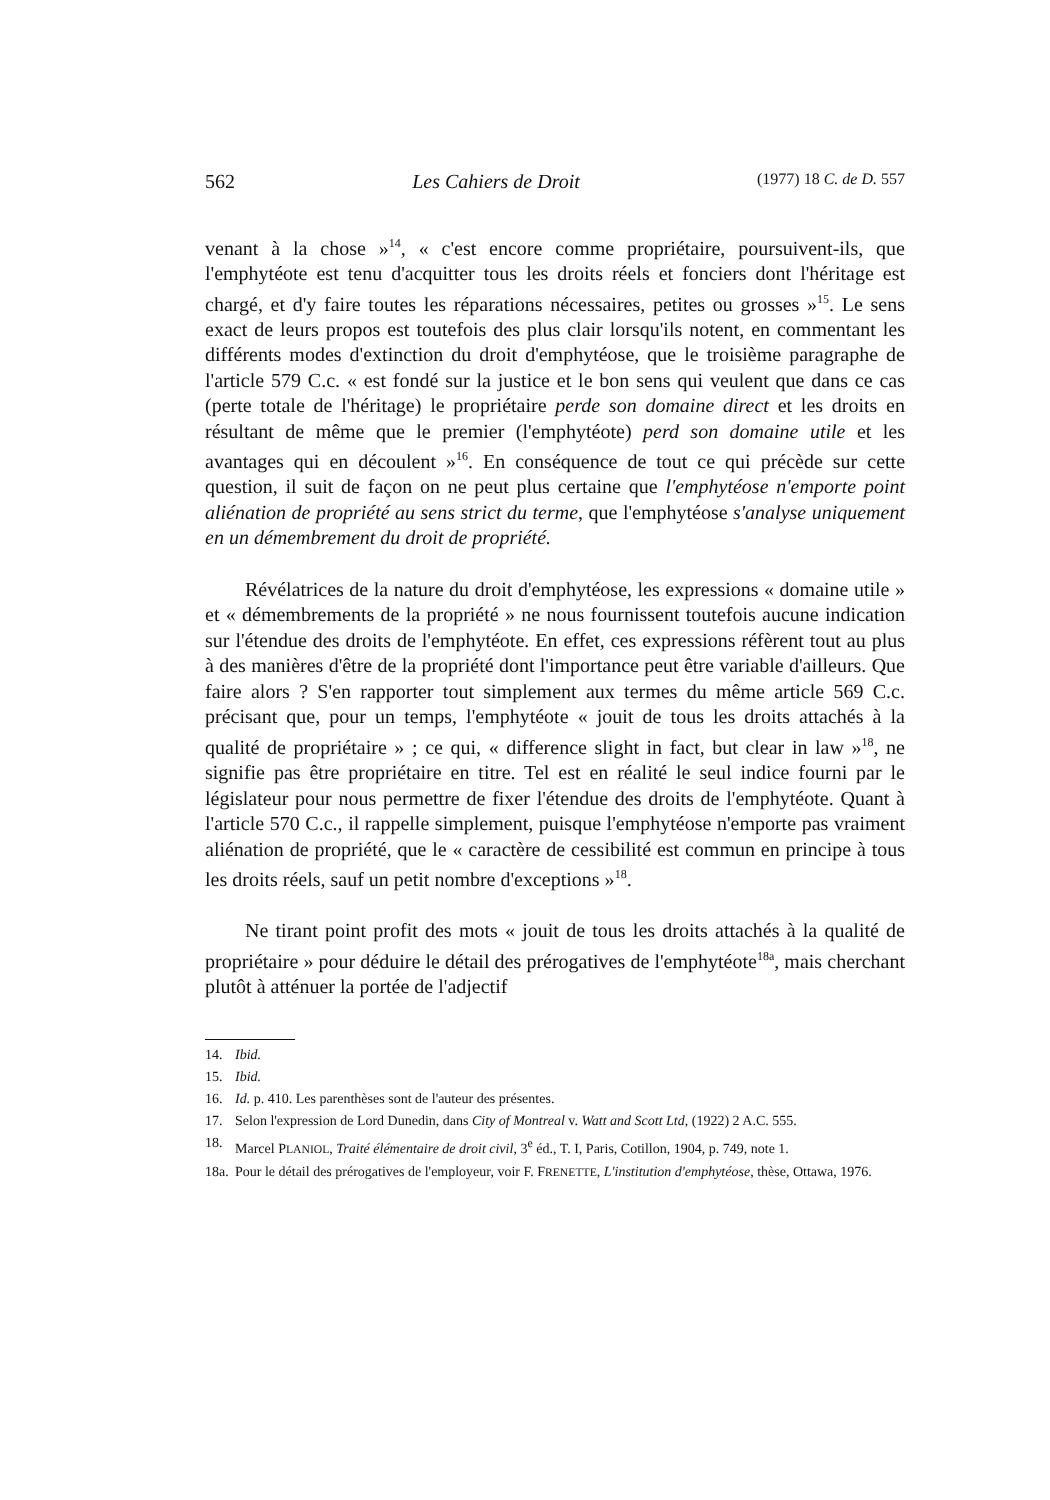562 Les Cahiers de Droit (1977) 18 C. de D. 557
venant à la chose »<sup>14</sup>, « c'est encore comme propriétaire, poursuivent-ils, que l'emphytéote est tenu d'acquitter tous les droits réels et fonciers dont l'héritage est chargé, et d'y faire toutes les réparations nécessaires, petites ou grosses »<sup>15</sup>. Le sens exact de leurs propos est toutefois des plus clair lorsqu'ils notent, en commentant les différents modes d'extinction du droit d'emphytéose, que le troisième paragraphe de l'article 579 C.c. « est fondé sur la justice et le bon sens qui veulent que dans ce cas (perte totale de l'héritage) le propriétaire perde son domaine direct et les droits en résultant de même que le premier (l'emphytéote) perd son domaine utile et les avantages qui en découlent »<sup>16</sup>. En conséquence de tout ce qui précède sur cette question, il suit de façon on ne peut plus certaine que l'emphytéose n'emporte point aliénation de propriété au sens strict du terme, que l'emphytéose s'analyse uniquement en un démembrement du droit de propriété.
Révélatrices de la nature du droit d'emphytéose, les expressions « domaine utile » et « démembrements de la propriété » ne nous fournissent toutefois aucune indication sur l'étendue des droits de l'emphytéote. En effet, ces expressions réfèrent tout au plus à des manières d'être de la propriété dont l'importance peut être variable d'ailleurs. Que faire alors ? S'en rapporter tout simplement aux termes du même article 569 C.c. précisant que, pour un temps, l'emphytéote « jouit de tous les droits attachés à la qualité de propriétaire » ; ce qui, « difference slight in fact, but clear in law »<sup>18</sup>, ne signifie pas être propriétaire en titre. Tel est en réalité le seul indice fourni par le législateur pour nous permettre de fixer l'étendue des droits de l'emphytéote. Quant à l'article 570 C.c., il rappelle simplement, puisque l'emphytéose n'emporte pas vraiment aliénation de propriété, que le « caractère de cessibilité est commun en principe à tous les droits réels, sauf un petit nombre d'exceptions »<sup>18</sup>.
Ne tirant point profit des mots « jouit de tous les droits attachés à la qualité de propriétaire » pour déduire le détail des prérogatives de l'emphytéote<sup>18a</sup>, mais cherchant plutôt à atténuer la portée de l'adjectif
14. Ibid.
15. Ibid.
16. Id. p. 410. Les parenthèses sont de l'auteur des présentes.
17. Selon l'expression de Lord Dunedin, dans City of Montreal v. Watt and Scott Ltd, (1922) 2 A.C. 555.
18. Marcel PLANIOL, Traité élémentaire de droit civil, 3<sup>e</sup> éd., T. I, Paris, Cotillon, 1904, p. 749, note 1.
18a. Pour le détail des prérogatives de l'employeur, voir F. FRENETTE, L'institution d'emphytéose, thèse, Ottawa, 1976.